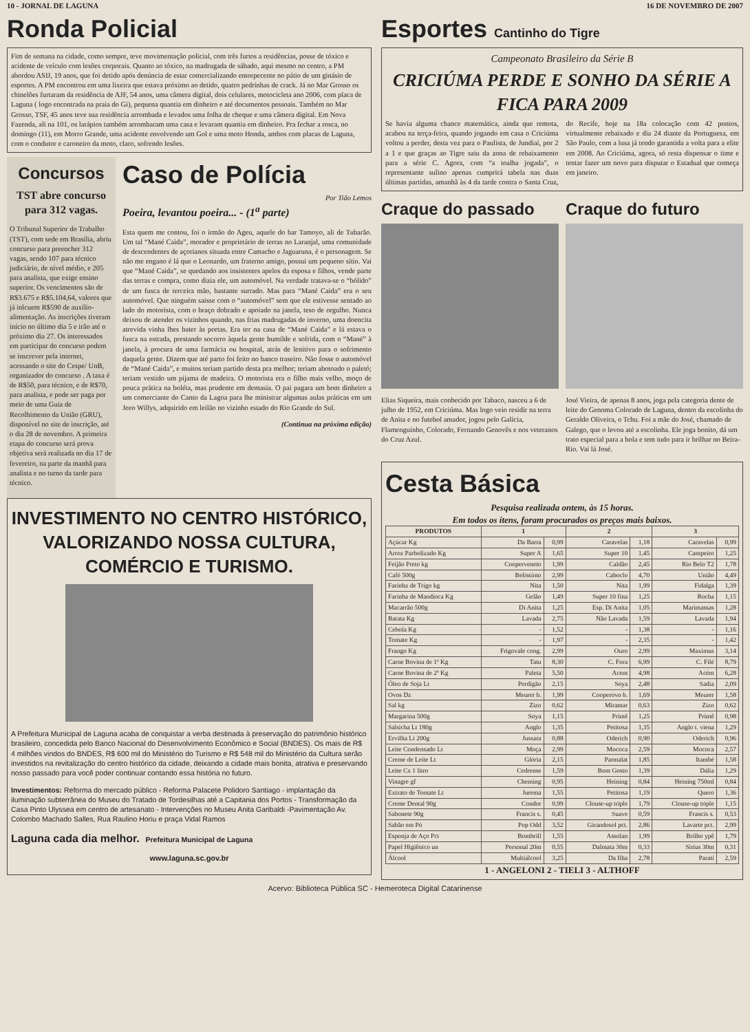10 - JORNAL DE LAGUNA 16 DE NOVEMBRO DE 2007
Ronda Policial
Fim de semana na cidade, como sempre, teve movimentação policial, com três furtos a residências, posse de tóxico e acidente de veículo com lesões corporais. Quanto ao tóxico, na madrugada de sábado, aqui mesmo no centro, a PM abordou ASIJ, 19 anos, que foi detido após denúncia de estar comercializando entorpecente no pátio de um ginásio de esportes. A PM encontrou em uma lixeira que estava próximo ao detido, quatro pedrinhas de crack. Já no Mar Grosso os chinelões furtaram da residência de AJF, 54 anos, uma câmera digital, dois celulares, motocicleta ano 2006, com placa de Laguna ( logo encontrada na praia do Gi), pequena quantia em dinheiro e até documentos pessoais. Também no Mar Grosso, TSF, 45 anos teve sua residência arrombada e levados uma folha de cheque e uma câmera digital. Em Nova Fazenda, ali na 101, os larápios também arrombaram uma casa e levaram quantia em dinheiro. Pra fechar a rosca, no domingo (11), em Morro Grande, uma acidente envolvendo um Gol e uma moto Honda, ambos com placas de Laguna, com o condutor e caroneiro da moto, claro, sofrendo lesões.
Concursos
TST abre concurso para 312 vagas.
O Tribunal Superior do Trabalho (TST), com sede em Brasília, abriu concurso para preencher 312 vagas, sendo 107 para técnico judiciário, de nível médio, e 205 para analista, que exige ensino superior. Os vencimentos são de R$3.675 e R$5.104,64, valores que já inlcuem R$590 de auxílio-alimentação. As inscrições tiveram início no último dia 5 e irão até o próximo dia 27. Os interessados em participar do concurso podem se inscrever pela internet, acessando o site do Cespe/ UnB, organizador do concurso . A taxa é de R$50, para técnico, e de R$70, para analista, e pode ser paga por meio de uma Guia de Recolhimento da União (GRU), disponível no site de inscrição, até o dia 28 de novembro. A primeira etapa do concurso será prova objetiva será realizada no dia 17 de fevereiro, na parte da manhã para analista e no turno da tarde para técnico.
Caso de Polícia
Por Tião Lemos
Poeira, levantou poeira... - (1<sup>a</sup> parte)
Esta quem me contou, foi o irmão do Ageu, aquele do bar Tamoyo, ali de Tubarão. Um tal “Mané Caida”, morador e proprietário de terras no Laranjal, uma comunidade de descendentes de açorianos situada entre Camacho e Jaguaruna, é o personagem. Se não me engano é lá que o Leonardo, um fraterno amigo, possui um pequeno sítio. Vai que “Mané Caida”, se quedando aos insistentes apelos da esposa e filhos, vende parte das terras e compra, como dizia ele, um automóvel. Na verdade tratava-se o “bólido” de um fusca de terceira mão, bastante surrado. Mas para “Mané Caida” era o seu automóvel. Que ninguém saisse com o “automóvel” sem que ele estivesse sentado ao lado do motorista, com o braço dobrado e apoiado na janela, teso de orgulho. Nunca deixou de atender os vizinhos quando, nas frias madrugadas de inverno, uma doencita atrevida vinha lhes bater às portas. Era ter na casa de “Mané Caida” e lá estava o fusca na estrada, prestando socorro àquela gente humilde e sofrida, com o “Mané” à janela, à procura de uma farmácia ou hospital, atrás de lenitivo para o sofrimento daquela gente. Dizem que até parto foi feito no banco traseiro. Não fosse o automóvel de “Mané Caida”, e muitos teriam partido desta pra melhor; teriam abotoado o paletó; teriam vestido um pijama de madeira. O motorista era o filho mais velho, moço de pouca prática na boléia, mas prudente em demasia. O pai pagara um bom dinheiro a um comerciante do Canto da Lagoa para lhe ministrar algumas aulas práticas em um Jeeo Willys, adquirido em leilão no vizinho estado do Rio Grande do Sul.
(Continua na próxima edição)
INVESTIMENTO NO CENTRO HISTÓRICO, VALORIZANDO NOSSA CULTURA, COMÉRCIO E TURISMO.
A Prefeitura Municipal de Laguna acaba de conquistar a verba destinada à preservação do patrimônio histórico brasileiro, concedida pelo Banco Nacional do Desenvolvimento Econômico e Social (BNDES). Os mais de R$ 4 milhões vindos do BNDES, R$ 600 mil do Ministério do Turismo e R$ 548 mil do Ministério da Cultura serão investidos na revitalização do centro histórico da cidade, deixando a cidade mais bonita, atrativa e preservando nosso passado para você poder continuar contando essa história no futuro.
Investimentos: Reforma do mercado público - Reforma Palacete Polidoro Santiago - implantação da iluminação subterrânea do Museu do Tratado de Tordesilhas até a Capitania dos Portos - Transformação da Casa Pinto Ulyssea em centro de artesanato - Intervenções no Museu Anita Garibaldi -Pavimentação Av. Colombo Machado Salles, Rua Raulino Horiu e praça Vidal Ramos
Laguna cada dia melhor. Prefeitura Municipal de Laguna
www.laguna.sc.gov.br
Esportes Cantinho do Tigre
Campeonato Brasileiro da Série B
CRICIÚMA PERDE E SONHO DA SÉRIE A FICA PARA 2009
Se havia alguma chance matemática, ainda que remota, acabou na terça-feira, quando jogando em casa o Criciúma voltou a perder, desta vez para o Paulista, de Jundiaí, por 2 a 1 e que graças ao Tigre saiu da zona de rebaixamento para a série C. Agora, com “a toalha jogada”, o representante sulino apenas cumprirá tabela nas duas últimas partidas, amanhã às 4 da tarde contra o Santa Cruz, do Recife, hoje na 18a colocação com 42 pontos, virtualmente rebaixado e dia 24 diante da Portuguesa, em São Paulo, com a lusa já tendo garantida a volta para a elite em 2008. Ao Criciúma, agora, só resta dispensar o time e tentar fazer um novo para disputar o Estadual que começa em janeiro.
Craque do passado
Elias Siqueira, mais conhecido por Tabaco, nasceu a 6 de julho de 1952, em Criciúma. Mas logo veio residir na terra de Anita e no futebol amador, jogou pelo Galícia, Flamenguinho, Colorado, Fernando Genovês e nos veteranos do Cruz Azul.
Craque do futuro
José Vieira, de apenas 8 anos, joga pela categoria dente de leite do Genoma Colorado de Laguna, dentro da escolinha do Geraldo Oliveira, o Tchu. Foi a mãe do José, chamado de Galego, que o levou até a escolinha. Ele joga bonito, dá um trato especial para a bola e tem tudo para ir brilhar no Beira-Rio. Vai lá José.
Cesta Básica
Pesquisa realizada ontem, às 15 horas.
Em todos os ítens, foram procurados os preços mais baixos.
| PRODUTOS | 1 | | 2 | | 3 | |
| --- | --- | --- | --- | --- | --- | --- |
| Açúcar Kg | Da Barra | 0,99 | Caravelas | 1,18 | Caravelas | 0,99 |
| Arroz Parbolizado Kg | Super A | 1,65 | Super 10 | 1,45 | Campeiro | 1,25 |
| Feijão Preto kg | Cooperveneto | 1,99 | Caldão | 2,45 | Rio Belo T2 | 1,78 |
| Café 500g | Belissímo | 2,99 | Caboclo | 4,70 | União | 4,49 |
| Farinha de Trigo kg | Nita | 1,50 | Nita | 1,99 | Fidalga | 1,39 |
| Farinha de Mandioca Kg | Gelão | 1,49 | Super 10 fina | 1,25 | Rocha | 1,15 |
| Macarrão 500g | Di Anita | 1,25 | Esp. Di Anita | 1,05 | Marimassas | 1,28 |
| Batata Kg | Lavada | 2,75 | Não Lavada | 1,59 | Lavada | 1,94 |
| Cebola Kg | - | 1,52 | - | 1,38 | - | 1,16 |
| Tomate Kg | - | 1,97 | - | 2,35 | - | 1,42 |
| Frango Kg | Frigovale cong. | 2,99 | Ouro | 2,99 | Maximus | 3,14 |
| Carne Bovina de 1ª Kg | Tatu | 8,30 | C. Fora | 6,99 | C. Filé | 8,79 |
| Carne Bovina de 2ª Kg | Paleta | 5,50 | Acem | 4,98 | Acém | 6,28 |
| Óleo de Soja Lt | Perdigão | 2,15 | Soya | 2,48 | Sadia | 2,09 |
| Ovos Dz | Meurer b. | 1,99 | Cooperovo b. | 1,69 | Meurer | 1,58 |
| Sal kg | Zizo | 0,62 | Miramar | 0,63 | Zizo | 0,62 |
| Margarina 500g | Soya | 1,15 | Primê | 1,25 | Primê | 0,98 |
| Salsicha Lt 180g | Anglo | 1,35 | Petitosa | 1,35 | Anglo t. viena | 1,29 |
| Ervilha Lt 200g | Jussara | 0,88 | Oderich | 0,90 | Oderich | 0,96 |
| Leite Condensado Lt | Moça | 2,99 | Mococa | 2,59 | Mococa | 2,57 |
| Creme de Leite Lt | Glória | 2,15 | Parmalat | 1,85 | Itambé | 1,58 |
| Leite Cx 1 litro | Cedrense | 1,59 | Bom Gosto | 1,39 | Dália | 1,29 |
| Vinagre gf | Cheming | 0,95 | Heining | 0,84 | Heining 750ml | 0,84 |
| Extrato de Tomate Lt | Jurema | 1,55 | Petitosa | 1,19 | Quero | 1,36 |
| Creme Dental 90g | Condor | 0,99 | Clouse-up triple | 1,79 | Clouse-up triple | 1,15 |
| Sabonete 90g | Francis s. | 0,45 | Suave | 0,59 | Francis s. | 0,53 |
| Sabão em Pó | Pop Odd | 3,52 | Girandosol pct. | 2,86 | Lavarte pct. | 2,99 |
| Esponja de Aço Pct | Bombrill | 1,55 | Assolan | 1,99 | Brilho ypê | 1,79 |
| Papel Higiênico un | Personal 20m | 0,55 | Dalmata 30m | 0,33 | Sirius 30m | 0,31 |
| Álcool | Multiálcool | 3,25 | Da Ilha | 2,78 | Parati | 2,59 |
1 - ANGELONI 2 - TIELI 3 - ALTHOFF
Acervo: Biblioteca Pública SC - Hemeroteca Digital Catarinense